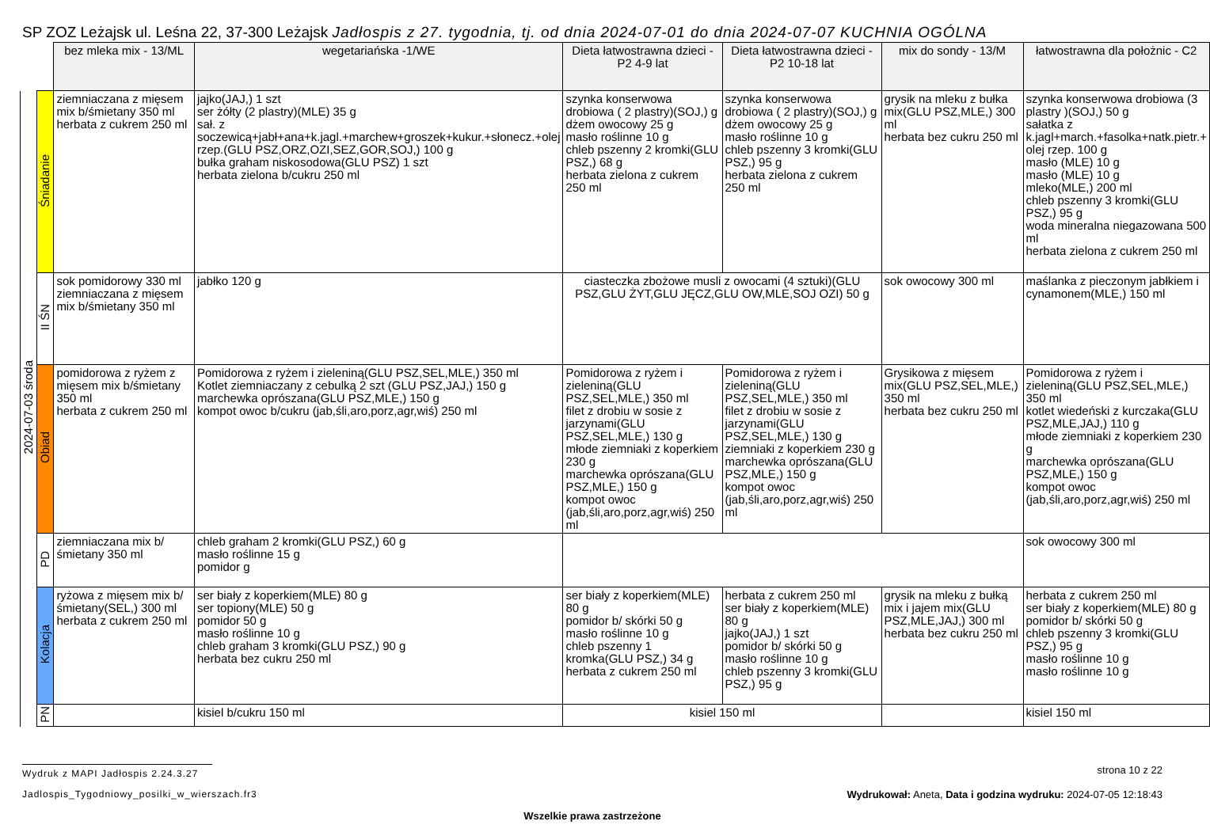SP ZOZ Leżajsk ul. Leśna 22, 37-300 Leżajsk Jadłospis z 27. tygodnia, tj. od dnia 2024-07-01 do dnia 2024-07-07 KUCHNIA OGÓLNA
| | | bez mleka mix - 13/ML | wegetariańska -1/WE | Dieta łatwostrawna dzieci -P2 4-9 lat | Dieta łatwostrawna dzieci -P2 10-18 lat | mix do sondy - 13/M | łatwostrawna dla położnic - C2 |
| 2024-07-03 środa | Śniadanie | ziemniaczana z mięsem mix b/śmietany 350 ml herbata z cukrem 250 ml | jajko(JAJ,) 1 szt ser żółty (2 plastry)(MLE) 35 g sał. z soczewicą+jabł+ana+k.jagl.+marchew+groszek+kukur.+słonecz.+olej rzep.(GLU PSZ,ORZ,OZI,SEZ,GOR,SOJ,) 100 g bułka graham niskosodowa(GLU PSZ) 1 szt herbata zielona b/cukru 250 ml | szynka konserwowa drobiowa ( 2 plastry)(SOJ,) g dżem owocowy 25 g masło roślinne 10 g chleb pszenny 2 kromki(GLU PSZ,) 68 g herbata zielona z cukrem 250 ml | szynka konserwowa drobiowa ( 2 plastry)(SOJ,) g dżem owocowy 25 g masło roślinne 10 g chleb pszenny 3 kromki(GLU PSZ,) 95 g herbata zielona z cukrem 250 ml | grysik na mleku z bułka mix(GLU PSZ,MLE,) 300 ml herbata bez cukru 250 ml | szynka konserwowa drobiowa (3 plastry )(SOJ,) 50 g sałatka z k.jagl+march.+fasolka+natk.pietr.+ olej rzep. 100 g masło (MLE) 10 g masło (MLE) 10 g mleko(MLE,) 200 ml chleb pszenny 3 kromki(GLU PSZ,) 95 g woda mineralna niegazowana 500 ml herbata zielona z cukrem 250 ml |
| | II ŚN | sok pomidorowy 330 ml ziemniaczana z mięsem mix b/śmietany 350 ml | jabłko 120 g | ciasteczka zbożowe musli z owocami (4 sztuki)(GLU PSZ,GLU ŻYT,GLU JĘCZ,GLU OW,MLE,SOJ OZI) 50 g | | sok owocowy 300 ml | maślanka z pieczonym jabłkiem i cynamonem(MLE,) 150 ml |
| | Obiad | pomidorowa z ryżem z mięsem mix b/śmietany 350 ml herbata z cukrem 250 ml | Pomidorowa z ryżem i zieleniną(GLU PSZ,SEL,MLE,) 350 ml Kotlet ziemniaczany z cebulką 2 szt (GLU PSZ,JAJ,) 150 g marchewka oprószana(GLU PSZ,MLE,) 150 g kompot owoc b/cukru (jab,śli,aro,porz,agr,wiś) 250 ml | Pomidorowa z ryżem i zieleniną(GLU PSZ,SEL,MLE,) 350 ml filet z drobiu w sosie z jarzynami(GLU PSZ,SEL,MLE,) 130 g młode ziemniaki z koperkiem 230 g marchewka oprószana(GLU PSZ,MLE,) 150 g kompot owoc (jab,śli,aro,porz,agr,wiś) 250 ml | Pomidorowa z ryżem i zieleniną(GLU PSZ,SEL,MLE,) 350 ml filet z drobiu w sosie z jarzynami(GLU PSZ,SEL,MLE,) 130 g ziemniaki z koperkiem 230 g marchewka oprószana(GLU PSZ,MLE,) 150 g kompot owoc (jab,śli,aro,porz,agr,wiś) 250 ml | Grysikowa z mięsem mix(GLU PSZ,SEL,MLE,) 350 ml herbata bez cukru 250 ml | Pomidorowa z ryżem i zieleniną(GLU PSZ,SEL,MLE,) 350 ml kotlet wiedeński z kurczaka(GLU PSZ,MLE,JAJ,) 110 g młode ziemniaki z koperkiem 230 g marchewka oprószana(GLU PSZ,MLE,) 150 g kompot owoc (jab,śli,aro,porz,agr,wiś) 250 ml |
| | PD | ziemniaczana mix b/śmietany 350 ml | chleb graham 2 kromki(GLU PSZ,) 60 g masło roślinne 15 g pomidor g | | | | sok owocowy 300 ml |
| | Kolacja | ryżowa z mięsem mix b/śmietany(SEL,) 300 ml herbata z cukrem 250 ml | ser biały z koperkiem(MLE) 80 g ser topiony(MLE) 50 g pomidor 50 g masło roślinne 10 g chleb graham 3 kromki(GLU PSZ,) 90 g herbata bez cukru 250 ml | ser biały z koperkiem(MLE) 80 g pomidor b/ skórki 50 g masło roślinne 10 g chleb pszenny 1 kromka(GLU PSZ,) 34 g herbata z cukrem 250 ml | herbata z cukrem 250 ml ser biały z koperkiem(MLE) 80 g jajko(JAJ,) 1 szt pomidor b/ skórki 50 g masło roślinne 10 g chleb pszenny 3 kromki(GLU PSZ,) 95 g | grysik na mleku z bułką mix i jajem mix(GLU PSZ,MLE,JAJ,) 300 ml herbata bez cukru 250 ml | herbata z cukrem 250 ml ser biały z koperkiem(MLE) 80 g pomidor b/ skórki 50 g chleb pszenny 3 kromki(GLU PSZ,) 95 g masło roślinne 10 g masło roślinne 10 g |
| | PN | | kisiel b/cukru 150 ml | kisiel 150 ml | | | kisiel 150 ml |
Wydruk z MAPI Jadłospis 2.24.3.27 strona 10 z 22
Jadlospis_Tygodniowy_posilki_w_wierszach.fr3 Wydrukował: Aneta, Data i godzina wydruku: 2024-07-05 12:18:43
Wszelkie prawa zastrzeżone